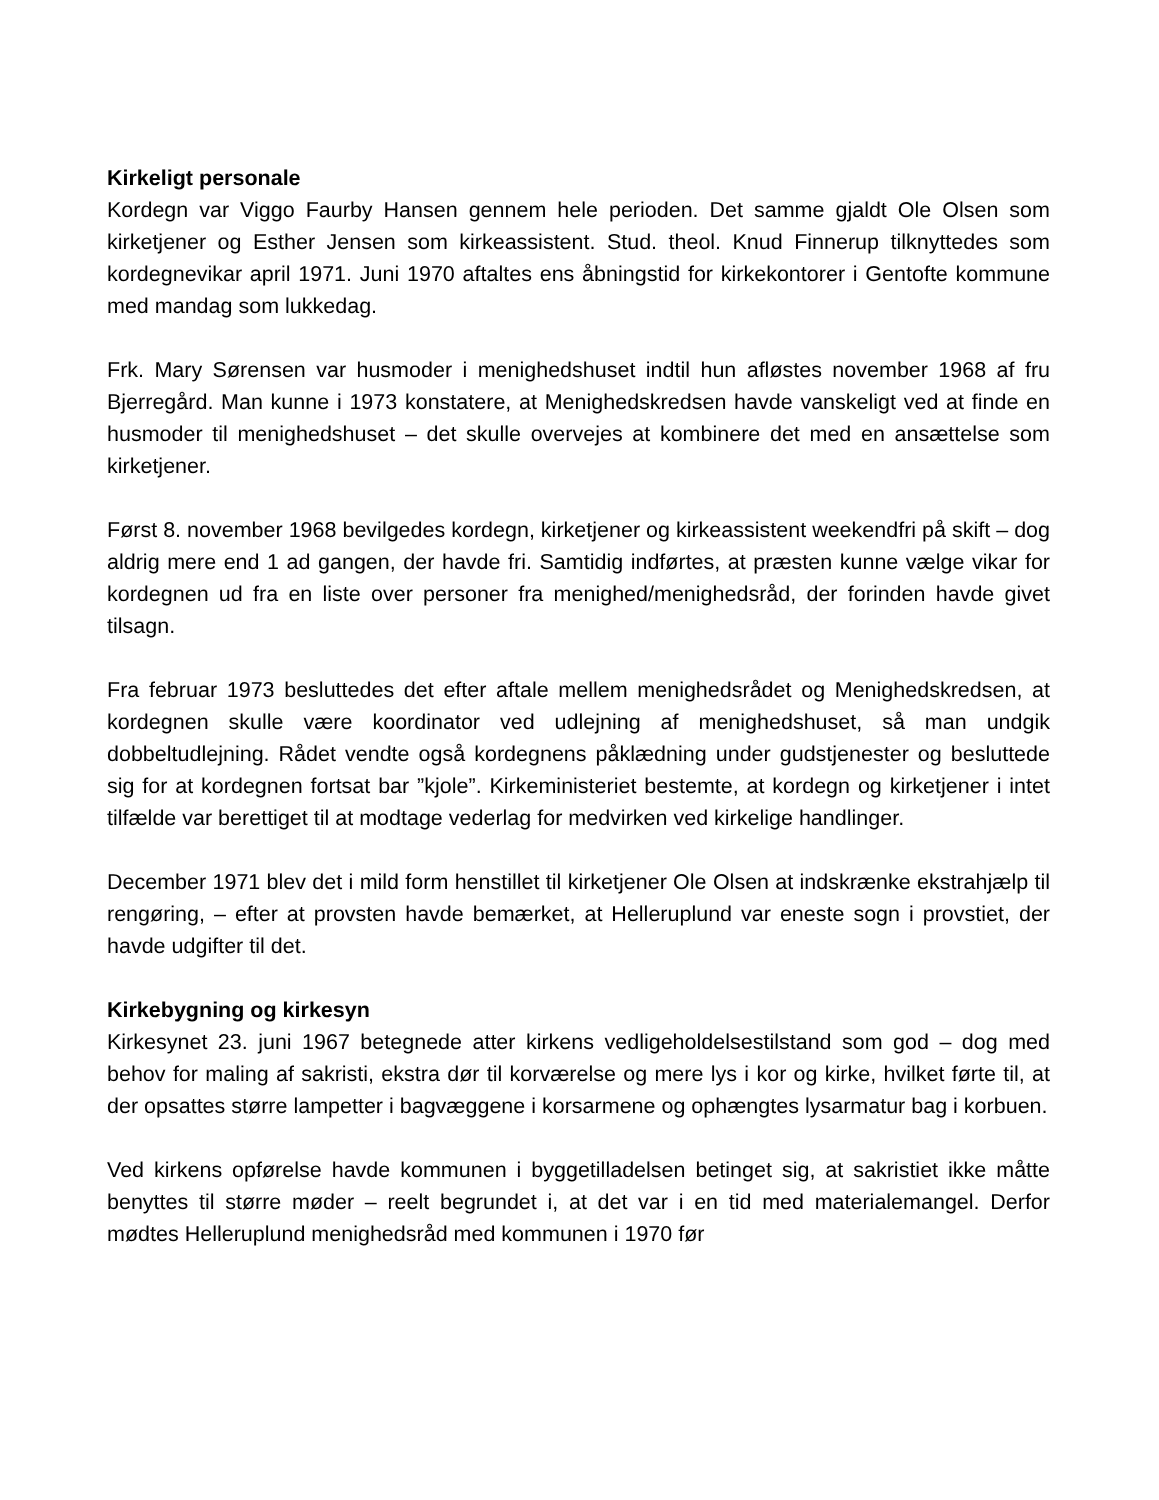Kirkeligt personale
Kordegn var Viggo Faurby Hansen gennem hele perioden. Det samme gjaldt Ole Olsen som kirketjener og Esther Jensen som kirkeassistent. Stud. theol. Knud Finnerup tilknyttedes som kordegnevikar april 1971. Juni 1970 aftaltes ens åbningstid for kirkekontorer i Gentofte kommune med mandag som lukkedag.
Frk. Mary Sørensen var husmoder i menighedshuset indtil hun afløstes november 1968 af fru Bjerregård. Man kunne i 1973 konstatere, at Menighedskredsen havde vanskeligt ved at finde en husmoder til menighedshuset – det skulle overvejes at kombinere det med en ansættelse som kirketjener.
Først 8. november 1968 bevilgedes kordegn, kirketjener og kirkeassistent weekendfri på skift – dog aldrig mere end 1 ad gangen, der havde fri. Samtidig indførtes, at præsten kunne vælge vikar for kordegnen ud fra en liste over personer fra menighed/menighedsråd, der forinden havde givet tilsagn.
Fra februar 1973 besluttedes det efter aftale mellem menighedsrådet og Menighedskredsen, at kordegnen skulle være koordinator ved udlejning af menighedshuset, så man undgik dobbeltudlejning. Rådet vendte også kordegnens påklædning under gudstjenester og besluttede sig for at kordegnen fortsat bar ”kjole”. Kirkeministeriet bestemte, at kordegn og kirketjener i intet tilfælde var berettiget til at modtage vederlag for medvirken ved kirkelige handlinger.
December 1971 blev det i mild form henstillet til kirketjener Ole Olsen at indskrænke ekstrahjælp til rengøring, – efter at provsten havde bemærket, at Helleruplund var eneste sogn i provstiet, der havde udgifter til det.
Kirkebygning og kirkesyn
Kirkesynet 23. juni 1967 betegnede atter kirkens vedligeholdelsestilstand som god – dog med behov for maling af sakristi, ekstra dør til korværelse og mere lys i kor og kirke, hvilket førte til, at der opsattes større lampetter i bagvæggene i korsarmene og ophængtes lysarmatur bag i korbuen.
Ved kirkens opførelse havde kommunen i byggetilladelsen betinget sig, at sakristiet ikke måtte benyttes til større møder – reelt begrundet i, at det var i en tid med materialemangel. Derfor mødtes Helleruplund menighedsråd med kommunen i 1970 før